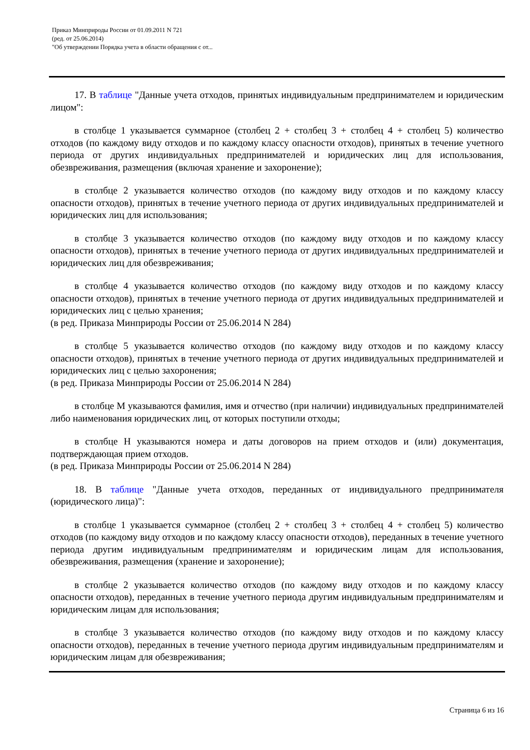Приказ Минприроды России от 01.09.2011 N 721
(ред. от 25.06.2014)
"Об утверждении Порядка учета в области обращения с от...
17. В таблице "Данные учета отходов, принятых индивидуальным предпринимателем и юридическим лицом":
в столбце 1 указывается суммарное (столбец 2 + столбец 3 + столбец 4 + столбец 5) количество отходов (по каждому виду отходов и по каждому классу опасности отходов), принятых в течение учетного периода от других индивидуальных предпринимателей и юридических лиц для использования, обезвреживания, размещения (включая хранение и захоронение);
в столбце 2 указывается количество отходов (по каждому виду отходов и по каждому классу опасности отходов), принятых в течение учетного периода от других индивидуальных предпринимателей и юридических лиц для использования;
в столбце 3 указывается количество отходов (по каждому виду отходов и по каждому классу опасности отходов), принятых в течение учетного периода от других индивидуальных предпринимателей и юридических лиц для обезвреживания;
в столбце 4 указывается количество отходов (по каждому виду отходов и по каждому классу опасности отходов), принятых в течение учетного периода от других индивидуальных предпринимателей и юридических лиц с целью хранения;
(в ред. Приказа Минприроды России от 25.06.2014 N 284)
в столбце 5 указывается количество отходов (по каждому виду отходов и по каждому классу опасности отходов), принятых в течение учетного периода от других индивидуальных предпринимателей и юридических лиц с целью захоронения;
(в ред. Приказа Минприроды России от 25.06.2014 N 284)
в столбце М указываются фамилия, имя и отчество (при наличии) индивидуальных предпринимателей либо наименования юридических лиц, от которых поступили отходы;
в столбце Н указываются номера и даты договоров на прием отходов и (или) документация, подтверждающая прием отходов.
(в ред. Приказа Минприроды России от 25.06.2014 N 284)
18. В таблице "Данные учета отходов, переданных от индивидуального предпринимателя (юридического лица)":
в столбце 1 указывается суммарное (столбец 2 + столбец 3 + столбец 4 + столбец 5) количество отходов (по каждому виду отходов и по каждому классу опасности отходов), переданных в течение учетного периода другим индивидуальным предпринимателям и юридическим лицам для использования, обезвреживания, размещения (хранение и захоронение);
в столбце 2 указывается количество отходов (по каждому виду отходов и по каждому классу опасности отходов), переданных в течение учетного периода другим индивидуальным предпринимателям и юридическим лицам для использования;
в столбце 3 указывается количество отходов (по каждому виду отходов и по каждому классу опасности отходов), переданных в течение учетного периода другим индивидуальным предпринимателям и юридическим лицам для обезвреживания;
Страница 6 из 16